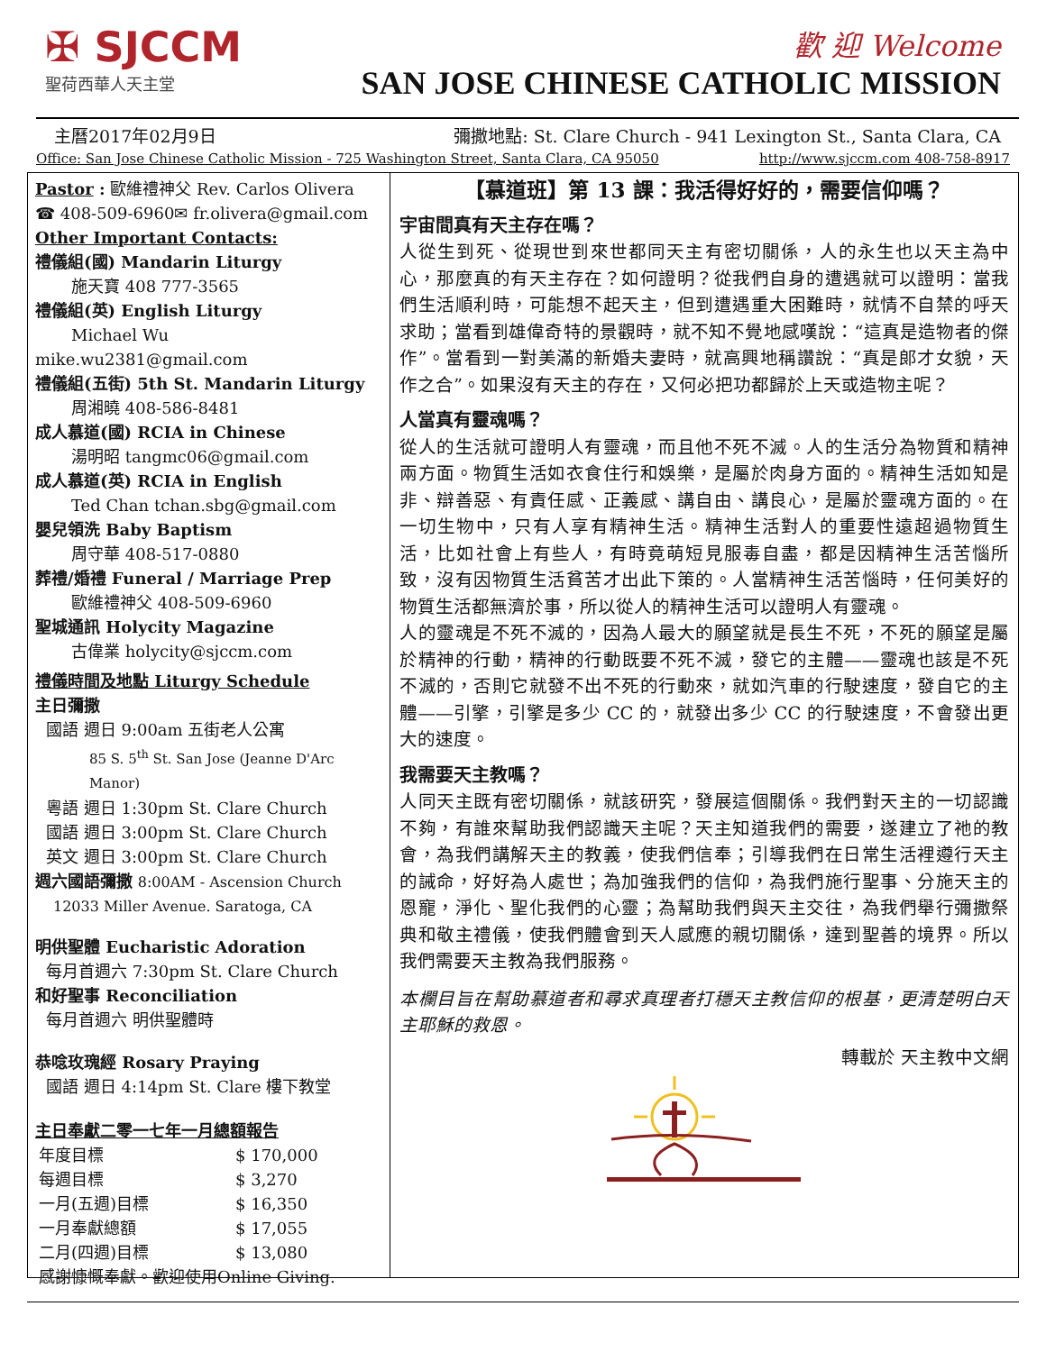✠ SJCCM
聖荷西華人天主堂
歡 迎 Welcome
SAN JOSE CHINESE CATHOLIC MISSION
主曆2017年02月9日 彌撒地點: St. Clare Church - 941 Lexington St., Santa Clara, CA
Office: San Jose Chinese Catholic Mission - 725 Washington Street, Santa Clara, CA 95050 http://www.sjccm.com 408-758-8917
Pastor : 歐維禮神父 Rev. Carlos Olivera
☎ 408-509-6960✉ fr.olivera@gmail.com
Other Important Contacts:
禮儀組(國) Mandarin Liturgy
施天寶 408 777-3565
禮儀組(英) English Liturgy
Michael Wu
mike.wu2381@gmail.com
禮儀組(五街) 5th St. Mandarin Liturgy
周湘曉 408-586-8481
成人慕道(國) RCIA in Chinese
湯明昭 tangmc06@gmail.com
成人慕道(英) RCIA in English
Ted Chan tchan.sbg@gmail.com
嬰兒領洗 Baby Baptism
周守華 408-517-0880
葬禮/婚禮 Funeral / Marriage Prep
歐維禮神父 408-509-6960
聖城通訊 Holycity Magazine
古偉業 holycity@sjccm.com
禮儀時間及地點 Liturgy Schedule
主日彌撒
國語 週日 9:00am 五街老人公寓
85 S. 5<sup>th</sup> St. San Jose (Jeanne D'Arc Manor)
粵語 週日 1:30pm St. Clare Church
國語 週日 3:00pm St. Clare Church
英文 週日 3:00pm St. Clare Church
週六國語彌撒 8:00AM - Ascension Church
12033 Miller Avenue. Saratoga, CA
明供聖體 Eucharistic Adoration
每月首週六 7:30pm St. Clare Church
和好聖事 Reconciliation
每月首週六 明供聖體時
恭唸玫瑰經 Rosary Praying
國語 週日 4:14pm St. Clare 樓下教堂
主日奉獻二零一七年一月總額報告
| 年度目標 | $ 170,000 |
| 每週目標 | $ 3,270 |
| 一月(五週)目標 | $ 16,350 |
| 一月奉獻總額 | $ 17,055 |
| 二月(四週)目標 | $ 13,080 |
| 感謝慷慨奉獻。歡迎使用Online Giving. | |
【慕道班】第 13 課：我活得好好的，需要信仰嗎？
宇宙間真有天主存在嗎？
人從生到死、從現世到來世都同天主有密切關係，人的永生也以天主為中心，那麼真的有天主存在？如何證明？從我們自身的遭遇就可以證明：當我們生活順利時，可能想不起天主，但到遭遇重大困難時，就情不自禁的呼天求助；當看到雄偉奇特的景觀時，就不知不覺地感嘆說：“這真是造物者的傑作”。當看到一對美滿的新婚夫妻時，就高興地稱讚說：“真是郎才女貌，天作之合”。如果沒有天主的存在，又何必把功都歸於上天或造物主呢？
人當真有靈魂嗎？
從人的生活就可證明人有靈魂，而且他不死不滅。人的生活分為物質和精神兩方面。物質生活如衣食住行和娛樂，是屬於肉身方面的。精神生活如知是非、辯善惡、有責任感、正義感、講自由、講良心，是屬於靈魂方面的。在一切生物中，只有人享有精神生活。精神生活對人的重要性遠超過物質生活，比如社會上有些人，有時竟萌短見服毒自盡，都是因精神生活苦惱所致，沒有因物質生活貧苦才出此下策的。人當精神生活苦惱時，任何美好的物質生活都無濟於事，所以從人的精神生活可以證明人有靈魂。
人的靈魂是不死不滅的，因為人最大的願望就是長生不死，不死的願望是屬於精神的行動，精神的行動既要不死不滅，發它的主體——靈魂也該是不死不滅的，否則它就發不出不死的行動來，就如汽車的行駛速度，發自它的主體——引擎，引擎是多少 CC 的，就發出多少 CC 的行駛速度，不會發出更大的速度。
我需要天主教嗎？
人同天主既有密切關係，就該研究，發展這個關係。我們對天主的一切認識不夠，有誰來幫助我們認識天主呢？天主知道我們的需要，遂建立了祂的教會，為我們講解天主的教義，使我們信奉；引導我們在日常生活裡遵行天主的誡命，好好為人處世；為加強我們的信仰，為我們施行聖事、分施天主的恩寵，淨化、聖化我們的心靈；為幫助我們與天主交往，為我們舉行彌撒祭典和敬主禮儀，使我們體會到天人感應的親切關係，達到聖善的境界。所以我們需要天主教為我們服務。
本欄目旨在幫助慕道者和尋求真理者打穩天主教信仰的根基，更清楚明白天主耶穌的救恩。
轉載於 天主教中文網